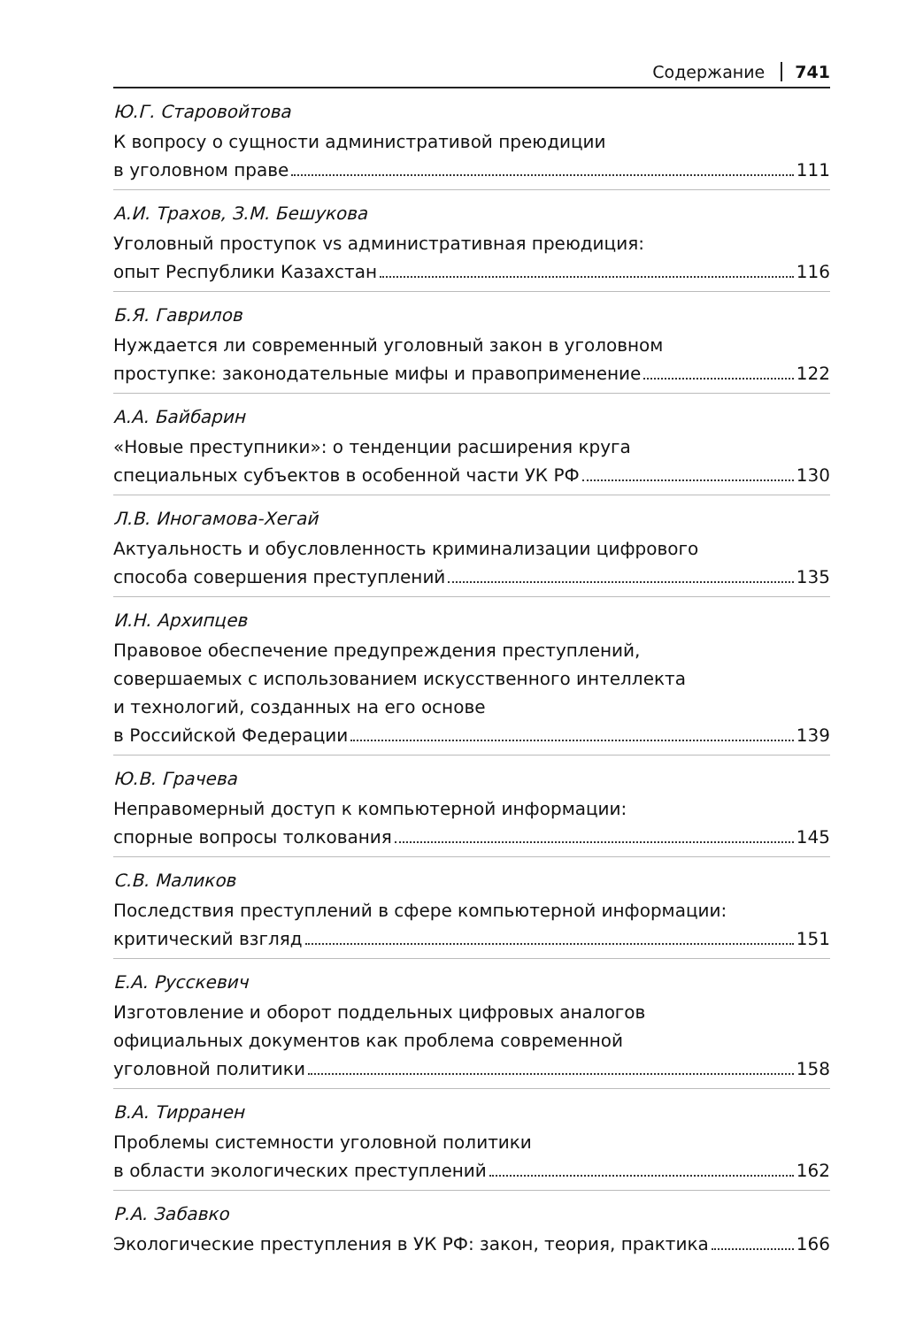Содержание 741
Ю.Г. Старовойтова
К вопросу о сущности административой преюдиции
в уголовном праве 111
А.И. Трахов, З.М. Бешукова
Уголовный проступок vs административная преюдиция:
опыт Республики Казахстан 116
Б.Я. Гаврилов
Нуждается ли современный уголовный закон в уголовном
проступке: законодательные мифы и правоприменение 122
А.А. Байбарин
«Новые преступники»: о тенденции расширения круга
специальных субъектов в особенной части УК РФ 130
Л.В. Иногамова-Хегай
Актуальность и обусловленность криминализации цифрового
способа совершения преступлений 135
И.Н. Архипцев
Правовое обеспечение предупреждения преступлений,
совершаемых с использованием искусственного интеллекта
и технологий, созданных на его основе
в Российской Федерации 139
Ю.В. Грачева
Неправомерный доступ к компьютерной информации:
спорные вопросы толкования 145
С.В. Маликов
Последствия преступлений в сфере компьютерной информации:
критический взгляд 151
Е.А. Русскевич
Изготовление и оборот поддельных цифровых аналогов
официальных документов как проблема современной
уголовной политики 158
В.А. Тирранен
Проблемы системности уголовной политики
в области экологических преступлений 162
Р.А. Забавко
Экологические преступления в УК РФ: закон, теория, практика 166